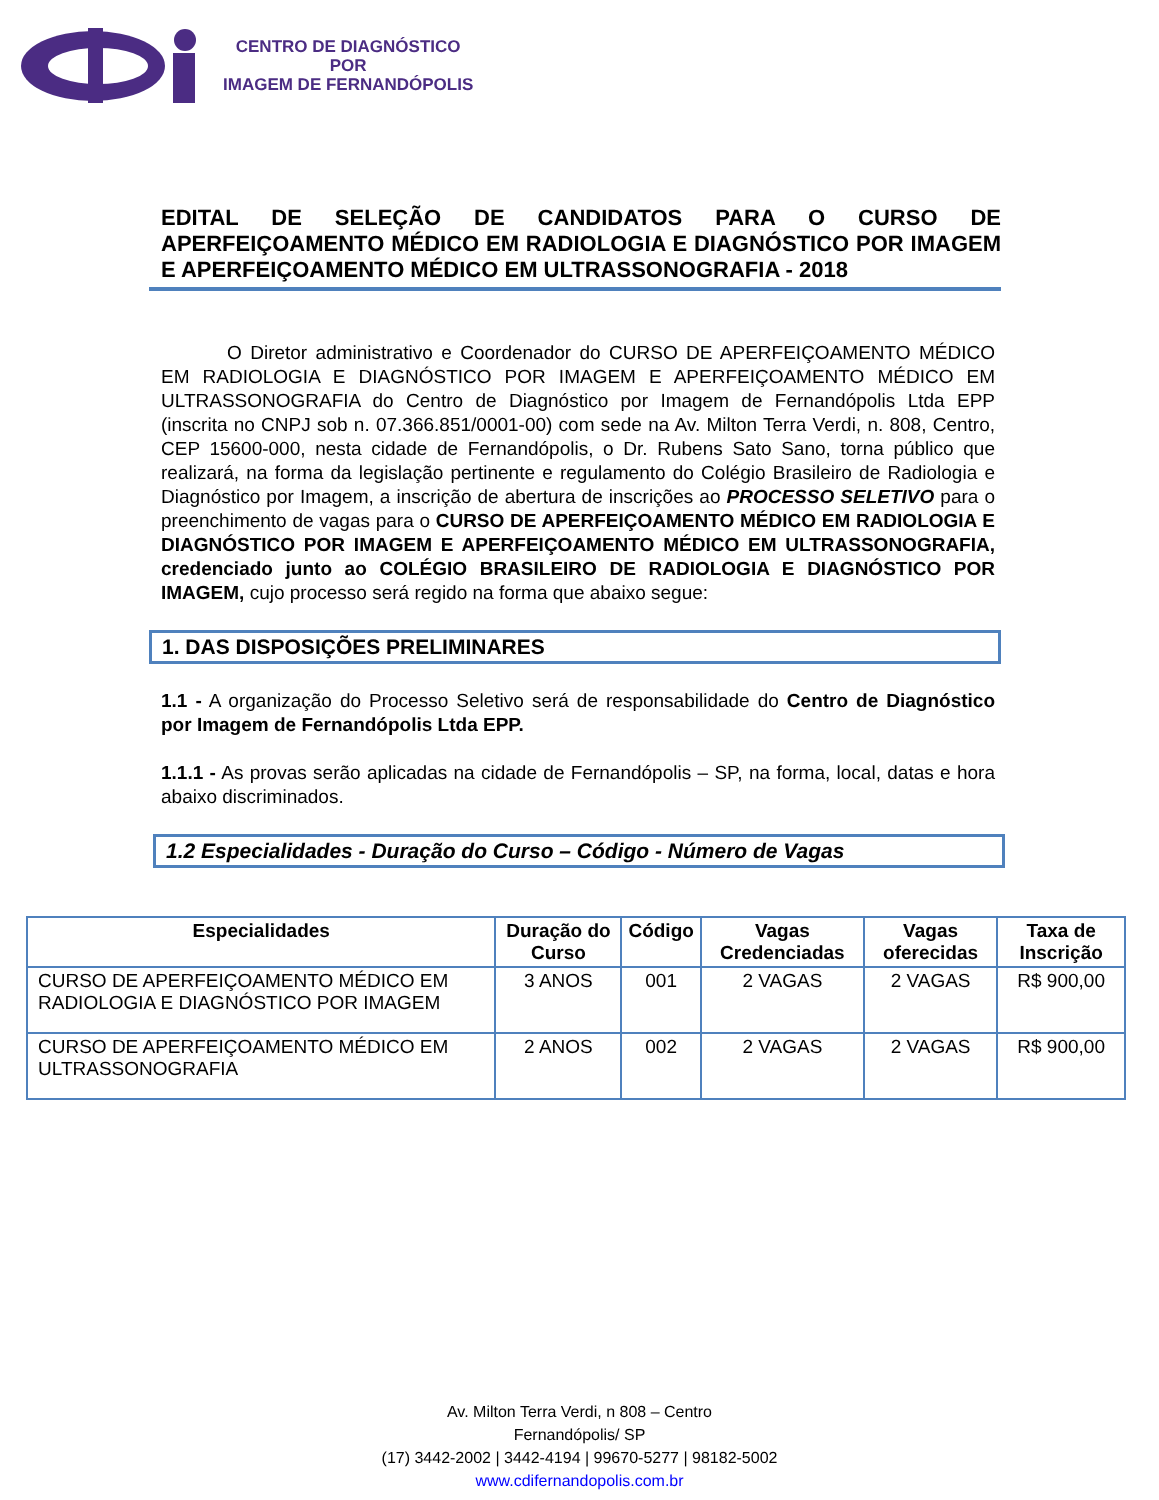CENTRO DE DIAGNÓSTICO
POR
IMAGEM DE FERNANDÓPOLIS
EDITAL DE SELEÇÃO DE CANDIDATOS PARA O CURSO DE APERFEIÇOAMENTO MÉDICO EM RADIOLOGIA E DIAGNÓSTICO POR IMAGEM E APERFEIÇOAMENTO MÉDICO EM ULTRASSONOGRAFIA - 2018
O Diretor administrativo e Coordenador do CURSO DE APERFEIÇOAMENTO MÉDICO EM RADIOLOGIA E DIAGNÓSTICO POR IMAGEM E APERFEIÇOAMENTO MÉDICO EM ULTRASSONOGRAFIA do Centro de Diagnóstico por Imagem de Fernandópolis Ltda EPP (inscrita no CNPJ sob n. 07.366.851/0001-00) com sede na Av. Milton Terra Verdi, n. 808, Centro, CEP 15600-000, nesta cidade de Fernandópolis, o Dr. Rubens Sato Sano, torna público que realizará, na forma da legislação pertinente e regulamento do Colégio Brasileiro de Radiologia e Diagnóstico por Imagem, a inscrição de abertura de inscrições ao PROCESSO SELETIVO para o preenchimento de vagas para o CURSO DE APERFEIÇOAMENTO MÉDICO EM RADIOLOGIA E DIAGNÓSTICO POR IMAGEM E APERFEIÇOAMENTO MÉDICO EM ULTRASSONOGRAFIA, credenciado junto ao COLÉGIO BRASILEIRO DE RADIOLOGIA E DIAGNÓSTICO POR IMAGEM, cujo processo será regido na forma que abaixo segue:
1. DAS DISPOSIÇÕES PRELIMINARES
1.1 - A organização do Processo Seletivo será de responsabilidade do Centro de Diagnóstico por Imagem de Fernandópolis Ltda EPP.
1.1.1 - As provas serão aplicadas na cidade de Fernandópolis – SP, na forma, local, datas e hora abaixo discriminados.
1.2 Especialidades - Duração do Curso – Código - Número de Vagas
| Especialidades | Duração do Curso | Código | Vagas Credenciadas | Vagas oferecidas | Taxa de Inscrição |
| --- | --- | --- | --- | --- | --- |
| CURSO DE APERFEIÇOAMENTO MÉDICO EM RADIOLOGIA E DIAGNÓSTICO POR IMAGEM | 3 ANOS | 001 | 2 VAGAS | 2 VAGAS | R$ 900,00 |
| CURSO DE APERFEIÇOAMENTO MÉDICO EM ULTRASSONOGRAFIA | 2 ANOS | 002 | 2 VAGAS | 2 VAGAS | R$ 900,00 |
Av. Milton Terra Verdi, n 808 – Centro
Fernandópolis/ SP
(17) 3442-2002 | 3442-4194 | 99670-5277 | 98182-5002
www.cdifernandopolis.com.br